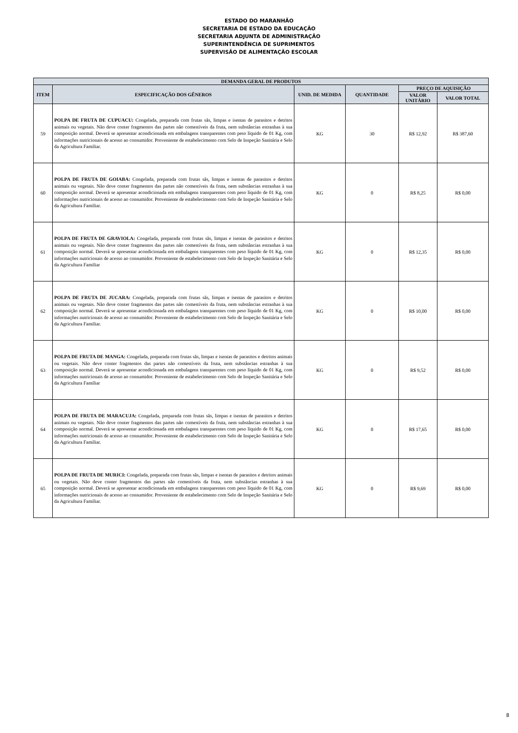ESTADO DO MARANHÃO
SECRETARIA DE ESTADO DA EDUCAÇÃO
SECRETARIA ADJUNTA DE ADMINISTRAÇÃO
SUPERINTENDÊNCIA DE SUPRIMENTOS
SUPERVISÃO DE ALIMENTAÇÃO ESCOLAR
| DEMANDA GERAL DE PRODUTOS | | | | | |
| --- | --- | --- | --- | --- | --- |
| ITEM | ESPECIFICAÇÃO DOS GÊNEROS | UNID. DE MEDIDA | QUANTIDADE | PREÇO DE AQUISIÇÃO | |
| | | | | VALOR UNITÁRIO | VALOR TOTAL |
| 59 | POLPA DE FRUTA DE CUPUACU: Congelada, preparada com frutas sãs, limpas e isentas de parasitos e detritos animais ou vegetais. Não deve conter fragmentos das partes não comestíveis da fruta, nem substâncias estranhas à sua composição normal. Deverá se apresentar acondicionada em embalagens transparentes com peso líquido de 01 Kg, com informações nutricionais de acesso ao consumidor. Proveniente de estabelecimento com Selo de Inspeção Sanitária e Selo da Agricultura Familiar. | KG | 30 | R$ 12,92 | R$ 387,60 |
| 60 | POLPA DE FRUTA DE GOIABA: Congelada, preparada com frutas sãs, limpas e isentas de parasitos e detritos animais ou vegetais. Não deve conter fragmentos das partes não comestíveis da fruta, nem substâncias estranhas à sua composição normal. Deverá se apresentar acondicionada em embalagens transparentes com peso líquido de 01 Kg, com informações nutricionais de acesso ao consumidor. Proveniente de estabelecimento com Selo de Inspeção Sanitária e Selo da Agricultura Familiar. | KG | 0 | R$ 8,25 | R$ 0,00 |
| 61 | POLPA DE FRUTA DE GRAVIOLA: Congelada, preparada com frutas sãs, limpas e isentas de parasitos e detritos animais ou vegetais. Não deve conter fragmentos das partes não comestíveis da fruta, nem substâncias estranhas à sua composição normal. Deverá se apresentar acondicionada em embalagens transparentes com peso líquido de 01 Kg, com informações nutricionais de acesso ao consumidor. Proveniente de estabelecimento com Selo de Inspeção Sanitária e Selo da Agricultura Familiar | KG | 0 | R$ 12,35 | R$ 0,00 |
| 62 | POLPA DE FRUTA DE JUCARA: Congelada, preparada com frutas sãs, limpas e isentas de parasitos e detritos animais ou vegetais. Não deve conter fragmentos das partes não comestíveis da fruta, nem substâncias estranhas à sua composição normal. Deverá se apresentar acondicionada em embalagens transparentes com peso líquido de 01 Kg, com informações nutricionais de acesso ao consumidor. Proveniente de estabelecimento com Selo de Inspeção Sanitária e Selo da Agricultura Familiar. | KG | 0 | R$ 10,00 | R$ 0,00 |
| 63 | POLPA DE FRUTA DE MANGA: Congelada, preparada com frutas sãs, limpas e isentas de parasitos e detritos animais ou vegetais. Não deve conter fragmentos das partes não comestíveis da fruta, nem substâncias estranhas à sua composição normal. Deverá se apresentar acondicionada em embalagens transparentes com peso líquido de 01 Kg, com informações nutricionais de acesso ao consumidor. Proveniente de estabelecimento com Selo de Inspeção Sanitária e Selo da Agricultura Familiar | KG | 0 | R$ 9,52 | R$ 0,00 |
| 64 | POLPA DE FRUTA DE MARACUJA: Congelada, preparada com frutas sãs, limpas e isentas de parasitos e detritos animais ou vegetais. Não deve conter fragmentos das partes não comestíveis da fruta, nem substâncias estranhas à sua composição normal. Deverá se apresentar acondicionada em embalagens transparentes com peso líquido de 01 Kg, com informações nutricionais de acesso ao consumidor. Proveniente de estabelecimento com Selo de Inspeção Sanitária e Selo da Agricultura Familiar. | KG | 0 | R$ 17,65 | R$ 0,00 |
| 65 | POLPA DE FRUTA DE MURICI: Congelada, preparada com frutas sãs, limpas e isentas de parasitos e detritos animais ou vegetais. Não deve conter fragmentos das partes não comestíveis da fruta, nem substâncias estranhas à sua composição normal. Deverá se apresentar acondicionada em embalagens transparentes com peso líquido de 01 Kg, com informações nutricionais de acesso ao consumidor. Proveniente de estabelecimento com Selo de Inspeção Sanitária e Selo da Agricultura Familiar. | KG | 0 | R$ 9,69 | R$ 0,00 |
8